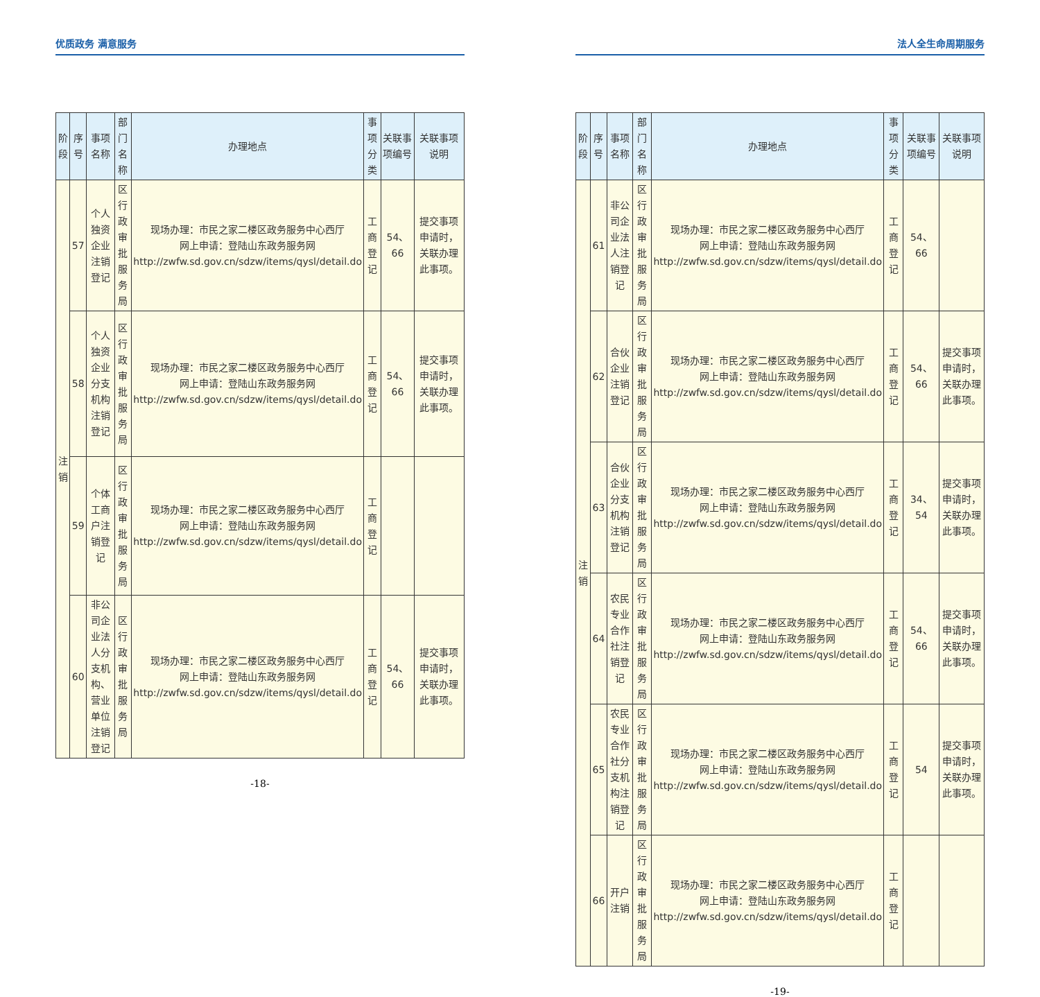优质政务 满意服务
| 阶段 | 序号 | 事项名称 | 部门名称 | 办理地点 | 事项分类 | 关联事项编号 | 关联事项说明 |
| --- | --- | --- | --- | --- | --- | --- | --- |
| 注销 | 57 | 个人独资企业注销登记 | 区行政审批服务局 | 现场办理：市民之家二楼区政务服务中心西厅 网上申请：登陆山东政务服务网 http://zwfw.sd.gov.cn/sdzw/items/qysl/detail.do | 工商登记 | 54、66 | 提交事项申请时，关联办理此事项。 |
| | 58 | 个人独资企业分支机构注销登记 | 区行政审批服务局 | 现场办理：市民之家二楼区政务服务中心西厅 网上申请：登陆山东政务服务网 http://zwfw.sd.gov.cn/sdzw/items/qysl/detail.do | 工商登记 | 54、66 | 提交事项申请时，关联办理此事项。 |
| | 59 | 个体工商户注销登记 | 区行政审批服务局 | 现场办理：市民之家二楼区政务服务中心西厅 网上申请：登陆山东政务服务网 http://zwfw.sd.gov.cn/sdzw/items/qysl/detail.do | 工商登记 | | |
| | 60 | 非公司企业法人分支机构、营业单位注销登记 | 区行政审批服务局 | 现场办理：市民之家二楼区政务服务中心西厅 网上申请：登陆山东政务服务网 http://zwfw.sd.gov.cn/sdzw/items/qysl/detail.do | 工商登记 | 54、66 | 提交事项申请时，关联办理此事项。 |
-18-
法人全生命周期服务
| 阶段 | 序号 | 事项名称 | 部门名称 | 办理地点 | 事项分类 | 关联事项编号 | 关联事项说明 |
| --- | --- | --- | --- | --- | --- | --- | --- |
| 注销 | 61 | 非公司企业法人注销登记 | 区行政审批服务局 | 现场办理：市民之家二楼区政务服务中心西厅 网上申请：登陆山东政务服务网 http://zwfw.sd.gov.cn/sdzw/items/qysl/detail.do | 工商登记 | 54、66 | |
| | 62 | 合伙企业注销登记 | 区行政审批服务局 | 现场办理：市民之家二楼区政务服务中心西厅 网上申请：登陆山东政务服务网 http://zwfw.sd.gov.cn/sdzw/items/qysl/detail.do | 工商登记 | 54、66 | 提交事项申请时，关联办理此事项。 |
| | 63 | 合伙企业分支机构注销登记 | 区行政审批服务局 | 现场办理：市民之家二楼区政务服务中心西厅 网上申请：登陆山东政务服务网 http://zwfw.sd.gov.cn/sdzw/items/qysl/detail.do | 工商登记 | 34、54 | 提交事项申请时，关联办理此事项。 |
| | 64 | 农民专业合作社注销登记 | 区行政审批服务局 | 现场办理：市民之家二楼区政务服务中心西厅 网上申请：登陆山东政务服务网 http://zwfw.sd.gov.cn/sdzw/items/qysl/detail.do | 工商登记 | 54、66 | 提交事项申请时，关联办理此事项。 |
| | 65 | 农民专业合作社分支机构注销登记 | 区行政审批服务局 | 现场办理：市民之家二楼区政务服务中心西厅 网上申请：登陆山东政务服务网 http://zwfw.sd.gov.cn/sdzw/items/qysl/detail.do | 工商登记 | 54 | 提交事项申请时，关联办理此事项。 |
| | 66 | 开户注销 | 区行政审批服务局 | 现场办理：市民之家二楼区政务服务中心西厅 网上申请：登陆山东政务服务网 http://zwfw.sd.gov.cn/sdzw/items/qysl/detail.do | 工商登记 | | |
-19-